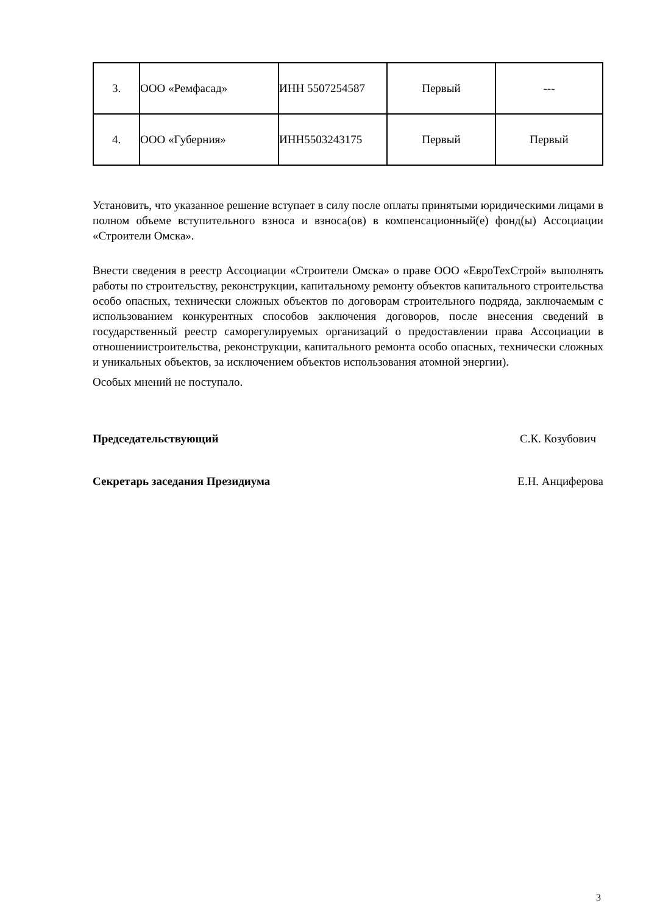| 3. | ООО «Ремфасад» | ИНН 5507254587 | Первый | --- |
| 4. | ООО «Губерния» | ИНН5503243175 | Первый | Первый |
Установить, что указанное решение вступает в силу после оплаты принятыми юридическими лицами в полном объеме вступительного взноса и взноса(ов) в компенсационный(е) фонд(ы) Ассоциации «Строители Омска».
Внести сведения в реестр Ассоциации «Строители Омска» о праве ООО «ЕвроТехСтрой» выполнять работы по строительству, реконструкции, капитальному ремонту объектов капитального строительства особо опасных, технически сложных объектов по договорам строительного подряда, заключаемым с использованием конкурентных способов заключения договоров, после внесения сведений в государственный реестр саморегулируемых организаций о предоставлении права Ассоциации в отношениистроительства, реконструкции, капитального ремонта особо опасных, технически сложных и уникальных объектов, за исключением объектов использования атомной энергии).
Особых мнений не поступало.
Председательствующий С.К. Козубович
Секретарь заседания Президиума Е.Н. Анциферова
3